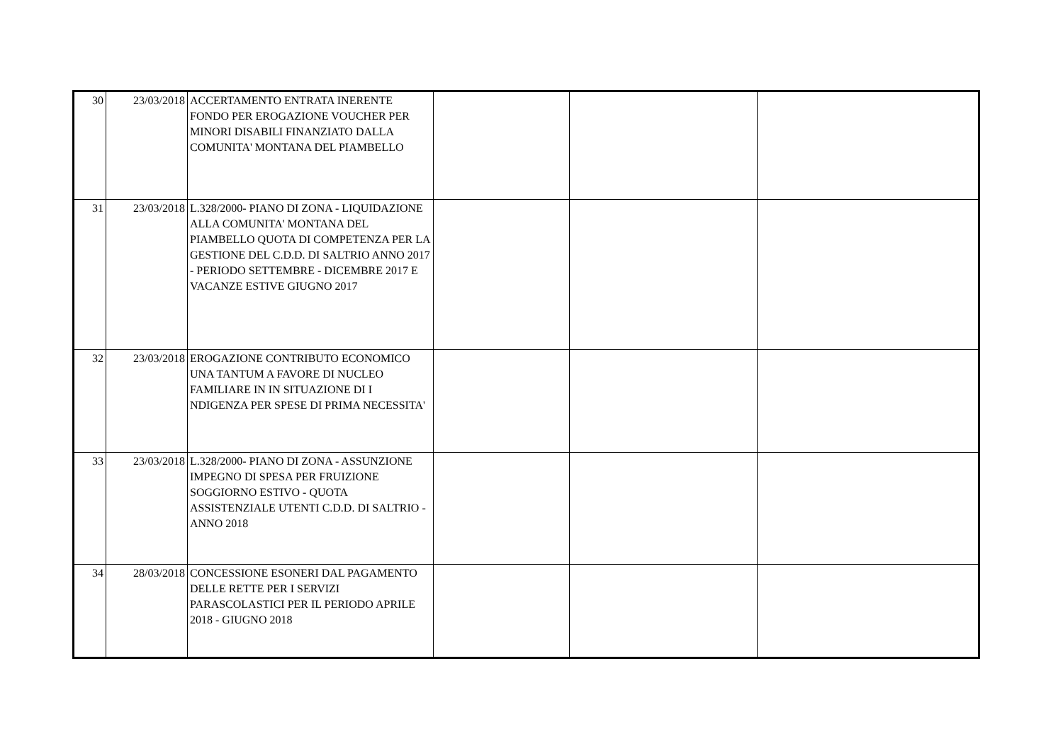| 30 | 23/03/2018 | ACCERTAMENTO ENTRATA INERENTE FONDO PER EROGAZIONE VOUCHER PER MINORI DISABILI FINANZIATO DALLA COMUNITA' MONTANA DEL PIAMBELLO | | | |
| 31 | 23/03/2018 | L.328/2000- PIANO DI ZONA - LIQUIDAZIONE ALLA COMUNITA' MONTANA DEL PIAMBELLO QUOTA DI COMPETENZA PER LA GESTIONE DEL C.D.D. DI SALTRIO ANNO 2017 - PERIODO SETTEMBRE - DICEMBRE 2017 E VACANZE ESTIVE GIUGNO 2017 | | | |
| 32 | 23/03/2018 | EROGAZIONE CONTRIBUTO ECONOMICO UNA TANTUM A FAVORE DI NUCLEO FAMILIARE IN IN SITUAZIONE DI I NDIGENZA PER SPESE DI PRIMA NECESSITA' | | | |
| 33 | 23/03/2018 | L.328/2000- PIANO DI ZONA - ASSUNZIONE IMPEGNO DI SPESA PER FRUIZIONE SOGGIORNO ESTIVO - QUOTA ASSISTENZIALE UTENTI C.D.D. DI SALTRIO - ANNO 2018 | | | |
| 34 | 28/03/2018 | CONCESSIONE ESONERI DAL PAGAMENTO DELLE RETTE PER I SERVIZI PARASCOLASTICI PER IL PERIODO APRILE 2018 - GIUGNO 2018 | | | |